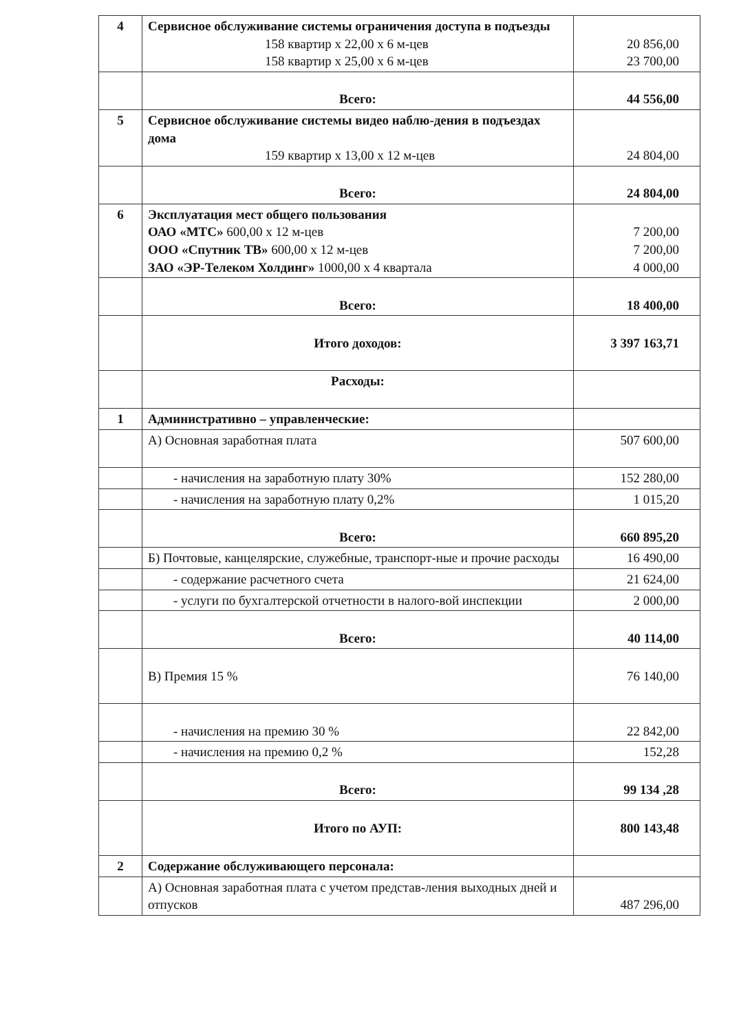| 4 | Сервисное обслуживание системы ограничения доступа в подъезды 158 квартир х 22,00 х 6 м-цев 158 квартир х 25,00 х 6 м-цев | 20 856,00 23 700,00 |
| | Всего: | 44 556,00 |
| 5 | Сервисное обслуживание системы видео наблю-дения в подъездах дома 159 квартир х 13,00 х 12 м-цев | 24 804,00 |
| | Всего: | 24 804,00 |
| 6 | Эксплуатация мест общего пользования ОАО «МТС» 600,00 х 12 м-цев ООО «Спутник ТВ» 600,00 х 12 м-цев ЗАО «ЭР-Телеком Холдинг» 1000,00 х 4 квартала | 7 200,00 7 200,00 4 000,00 |
| | Всего: | 18 400,00 |
| | Итого доходов: | 3 397 163,71 |
| | Расходы: | |
| 1 | Административно – управленческие: | |
| | А) Основная заработная плата | 507 600,00 |
| | - начисления на заработную плату 30% | 152 280,00 |
| | - начисления на заработную плату 0,2% | 1 015,20 |
| | Всего: | 660 895,20 |
| | Б) Почтовые, канцелярские, служебные, транспорт-ные и прочие расходы | 16 490,00 |
| | - содержание расчетного счета | 21 624,00 |
| | - услуги по бухгалтерской отчетности в налого-вой инспекции | 2 000,00 |
| | Всего: | 40 114,00 |
| | В) Премия 15 % | 76 140,00 |
| | - начисления на премию 30 % | 22 842,00 |
| | - начисления на премию 0,2 % | 152,28 |
| | Всего: | 99 134 ,28 |
| | Итого по АУП: | 800 143,48 |
| 2 | Содержание обслуживающего персонала: | |
| | А) Основная заработная плата с учетом представ-ления выходных дней и отпусков | 487 296,00 |